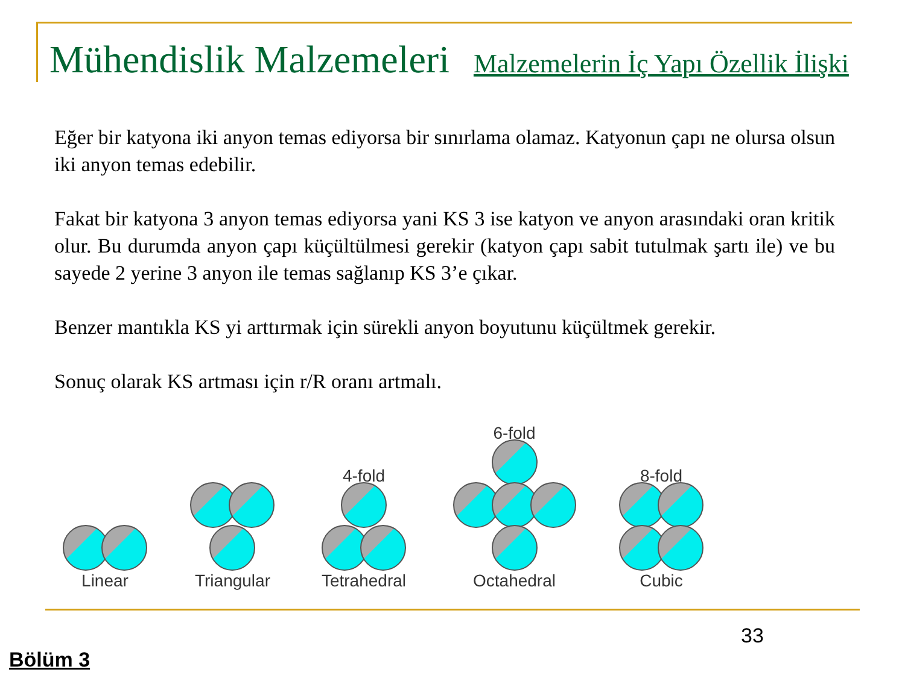Mühendislik Malzemeleri
Malzemelerin İç Yapı Özellik İlişki
Eğer bir katyona iki anyon temas ediyorsa bir sınırlama olamaz. Katyonun çapı ne olursa olsun iki anyon temas edebilir.
Fakat bir katyona 3 anyon temas ediyorsa yani KS 3 ise katyon ve anyon arasındaki oran kritik olur. Bu durumda anyon çapı küçültülmesi gerekir (katyon çapı sabit tutulmak şartı ile) ve bu sayede 2 yerine 3 anyon ile temas sağlanıp KS 3’e çıkar.
Benzer mantıkla KS yi arttırmak için sürekli anyon boyutunu küçültmek gerekir.
Sonuç olarak KS artması için r/R oranı artmalı.
Linear
Triangular
4-fold
Tetrahedral
6-fold
Octahedral
8-fold
Cubic
33
Bölüm 3